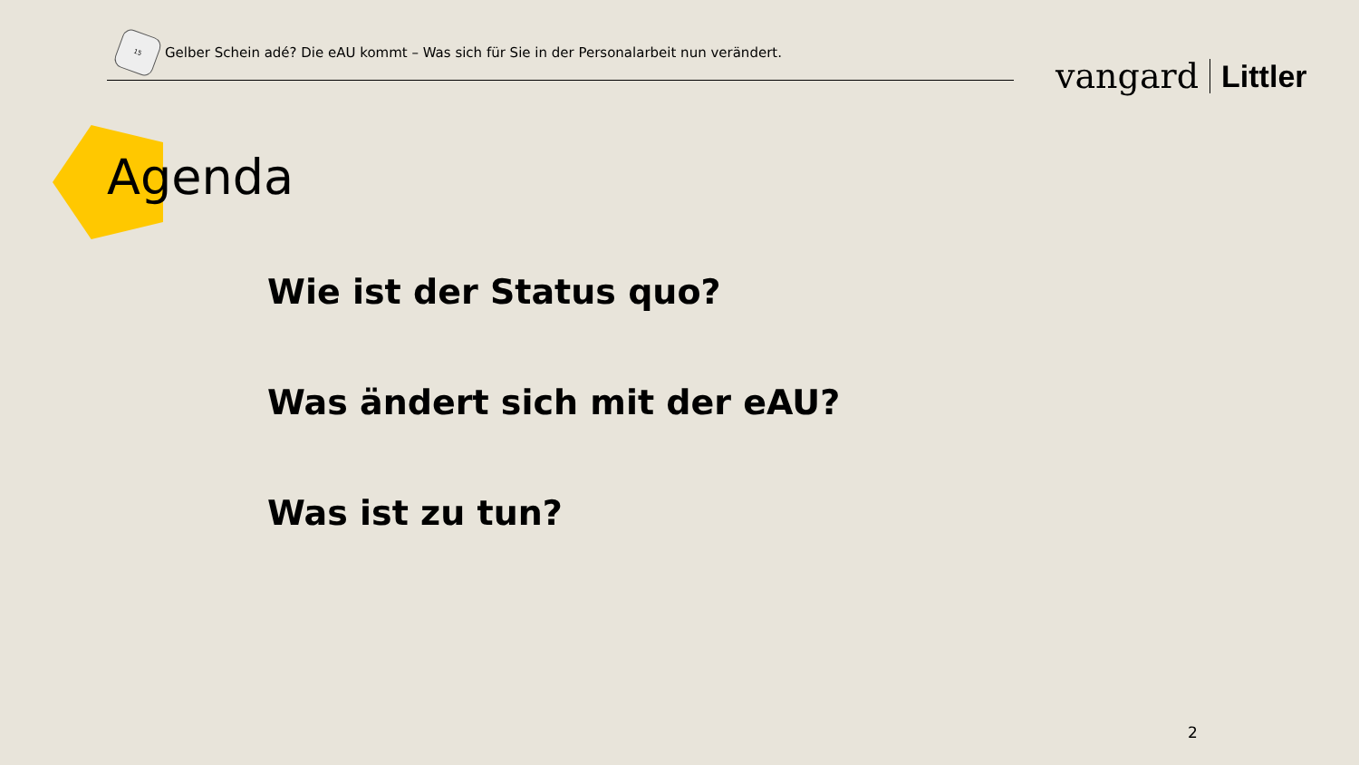15
Gelber Schein adé? Die eAU kommt – Was sich für Sie in der Personalarbeit nun verändert.
vangard Littler
Agenda
Wie ist der Status quo?
Was ändert sich mit der eAU?
Was ist zu tun?
2